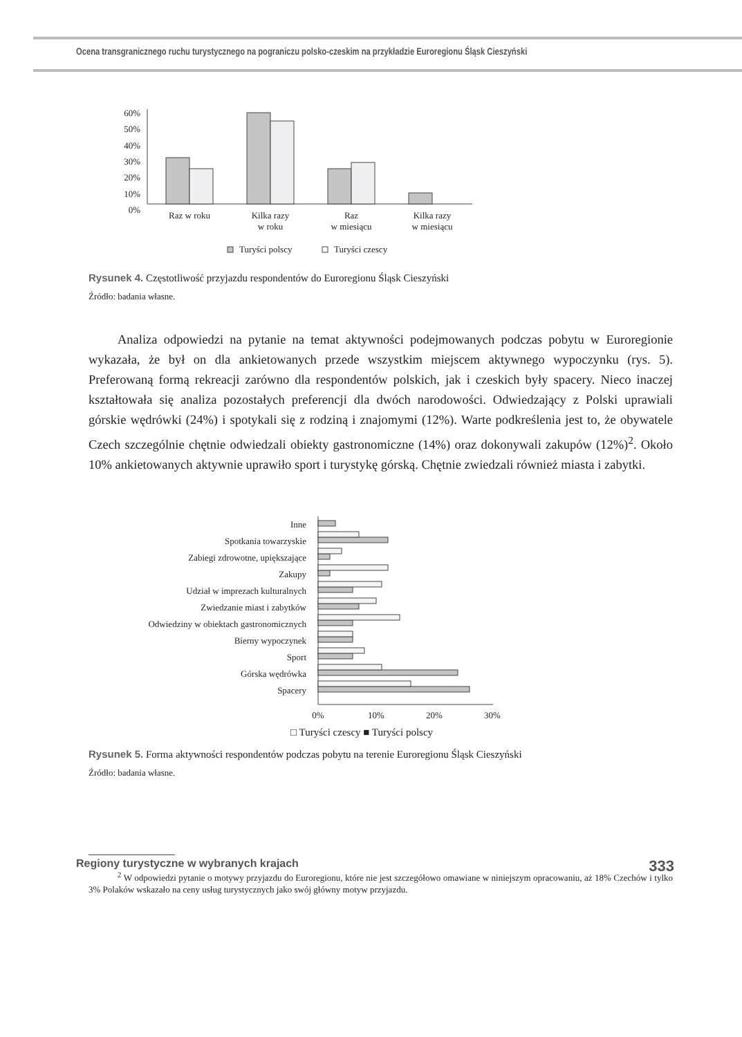Ocena transgranicznego ruchu turystycznego na pograniczu polsko-czeskim na przykładzie Euroregionu Śląsk Cieszyński
0%
10%
20%
30%
40%
50%
60%
Raz w roku
Kilka razy
w roku
Raz
w miesiącu
Kilka razy
w miesiącu
Turyści polscy
Turyści czescy
Rysunek 4. Częstotliwość przyjazdu respondentów do Euroregionu Śląsk Cieszyński
Źródło: badania własne.
Analiza odpowiedzi na pytanie na temat aktywności podejmowanych podczas pobytu w Euroregionie wykazała, że był on dla ankietowanych przede wszystkim miejscem aktywnego wypoczynku (rys. 5). Preferowaną formą rekreacji zarówno dla respondentów polskich, jak i czeskich były spacery. Nieco inaczej kształtowała się analiza pozostałych preferencji dla dwóch narodowości. Odwiedzający z Polski uprawiali górskie wędrówki (24%) i spotykali się z rodziną i znajomymi (12%). Warte podkreślenia jest to, że obywatele Czech szczególnie chętnie odwiedzali obiekty gastronomiczne (14%) oraz dokonywali zakupów (12%)<sup>2</sup>. Około 10% ankietowanych aktywnie uprawiło sport i turystykę górską. Chętnie zwiedzali również miasta i zabytki.
Inne
Spotkania towarzyskie
Zabiegi zdrowotne, upiększające
Zakupy
Udział w imprezach kulturalnych
Zwiedzanie miast i zabytków
Odwiedziny w obiektach gastronomicznych
Bierny wypoczynek
Sport
Górska wędrówka
Spacery
0%
10%
20%
30%
□ Turyści czescy ■ Turyści polscy
Rysunek 5. Forma aktywności respondentów podczas pobytu na terenie Euroregionu Śląsk Cieszyński
Źródło: badania własne.
<sup>2</sup> W odpowiedzi pytanie o motywy przyjazdu do Euroregionu, które nie jest szczegółowo omawiane w niniejszym opracowaniu, aż 18% Czechów i tylko 3% Polaków wskazało na ceny usług turystycznych jako swój główny motyw przyjazdu.
Regiony turystyczne w wybranych krajach 333